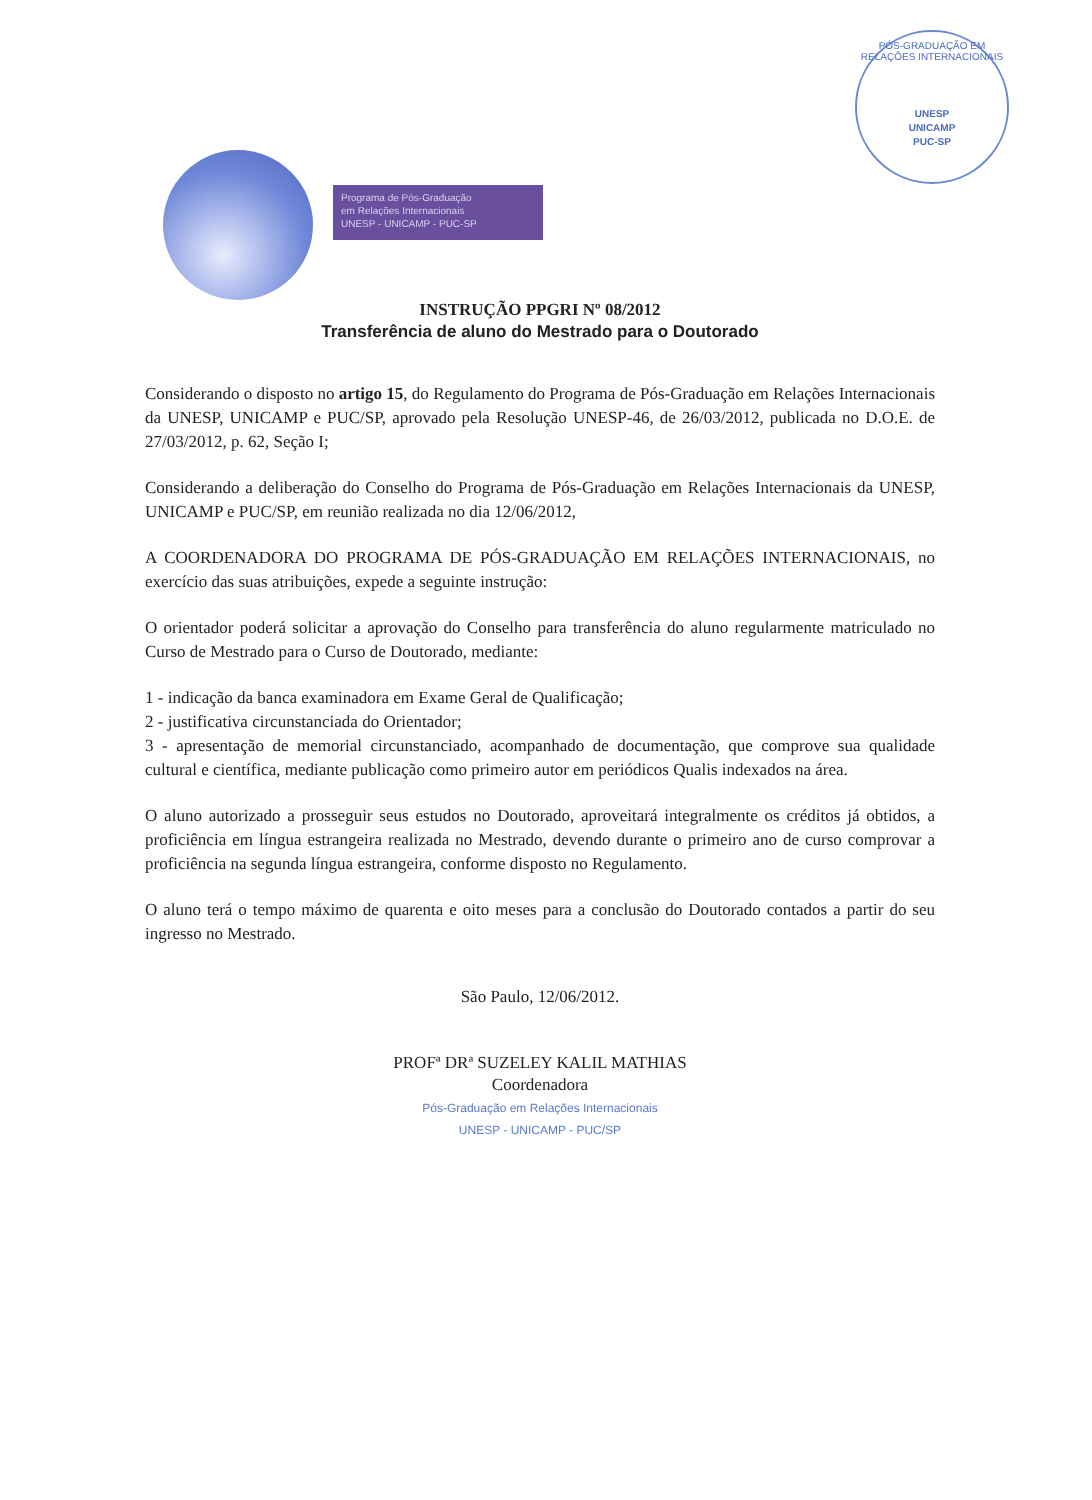PÓS-GRADUAÇÃO EM RELAÇÕES INTERNACIONAIS
UNESP
UNICAMP
PUC-SP
Programa de Pós-Graduação
em Relações Internacionais
UNESP - UNICAMP - PUC-SP
INSTRUÇÃO PPGRI Nº 08/2012
Transferência de aluno do Mestrado para o Doutorado
Considerando o disposto no artigo 15, do Regulamento do Programa de Pós-Graduação em Relações Internacionais da UNESP, UNICAMP e PUC/SP, aprovado pela Resolução UNESP-46, de 26/03/2012, publicada no D.O.E. de 27/03/2012, p. 62, Seção I;
Considerando a deliberação do Conselho do Programa de Pós-Graduação em Relações Internacionais da UNESP, UNICAMP e PUC/SP, em reunião realizada no dia 12/06/2012,
A COORDENADORA DO PROGRAMA DE PÓS-GRADUAÇÃO EM RELAÇÕES INTERNACIONAIS, no exercício das suas atribuições, expede a seguinte instrução:
O orientador poderá solicitar a aprovação do Conselho para transferência do aluno regularmente matriculado no Curso de Mestrado para o Curso de Doutorado, mediante:
1 - indicação da banca examinadora em Exame Geral de Qualificação;
2 - justificativa circunstanciada do Orientador;
3 - apresentação de memorial circunstanciado, acompanhado de documentação, que comprove sua qualidade cultural e científica, mediante publicação como primeiro autor em periódicos Qualis indexados na área.
O aluno autorizado a prosseguir seus estudos no Doutorado, aproveitará integralmente os créditos já obtidos, a proficiência em língua estrangeira realizada no Mestrado, devendo durante o primeiro ano de curso comprovar a proficiência na segunda língua estrangeira, conforme disposto no Regulamento.
O aluno terá o tempo máximo de quarenta e oito meses para a conclusão do Doutorado contados a partir do seu ingresso no Mestrado.
São Paulo, 12/06/2012.
PROFª DRª SUZELEY KALIL MATHIAS
Coordenadora
Pós-Graduação em Relações Internacionais
UNESP - UNICAMP - PUC/SP